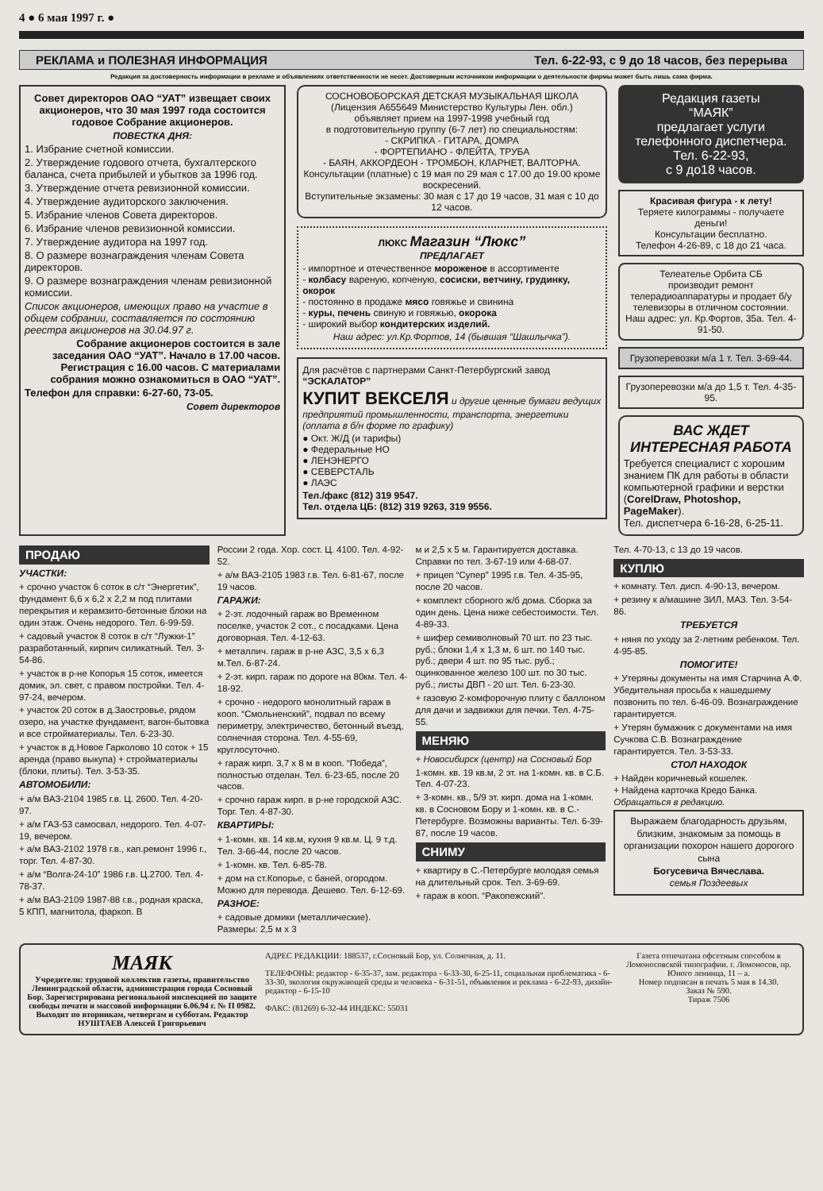4 ● 6 мая 1997 г. ●
РЕКЛАМА и ПОЛЕЗНАЯ ИНФОРМАЦИЯ Тел. 6-22-93, с 9 до 18 часов, без перерыва
Редакция за достоверность информации в рекламе и объявлениях ответственности не несет. Достоверным источником информации о деятельности фирмы может быть лишь сама фирма.
Совет директоров ОАО “УАТ” извещает своих акционеров, что 30 мая 1997 года состоится годовое Собрание акционеров.
ПОВЕСТКА ДНЯ:
1. Избрание счетной комиссии.
2. Утверждение годового отчета, бухгалтерского баланса, счета прибылей и убытков за 1996 год.
3. Утверждение отчета ревизионной комиссии.
4. Утверждение аудиторского заключения.
5. Избрание членов Совета директоров.
6. Избрание членов ревизионной комиссии.
7. Утверждение аудитора на 1997 год.
8. О размере вознаграждения членам Совета директоров.
9. О размере вознаграждения членам ревизионной комиссии.
Список акционеров, имеющих право на участие в общем собрании, составляется по состоянию реестра акционеров на 30.04.97 г.
Собрание акционеров состоится в зале заседания ОАО “УАТ”. Начало в 17.00 часов. Регистрация с 16.00 часов. С материалами собрания можно ознакомиться в ОАО “УАТ”.
Телефон для справки: 6-27-60, 73-05.
Совет директоров
СОСНОВОБОРСКАЯ ДЕТСКАЯ МУЗЫКАЛЬНАЯ ШКОЛА
(Лицензия А655649 Министерство Культуры Лен. обл.)
объявляет прием на 1997-1998 учебный год
в подготовительную группу (6-7 лет) по специальностям:
- СКРИПКА - ГИТАРА, ДОМРА
- ФОРТЕПИАНО - ФЛЕЙТА, ТРУБА
- БАЯН, АККОРДЕОН - ТРОМБОН, КЛАРНЕТ, ВАЛТОРНА.
Консультации (платные) с 19 мая по 29 мая с 17.00 до 19.00 кроме воскресений.
Вступительные экзамены: 30 мая с 17 до 19 часов, 31 мая с 10 до 12 часов.
ЛЮКС Магазин “Люкс”
ПРЕДЛАГАЕТ
- импортное и отечественное мороженое в ассортименте
- колбасу вареную, копченую, сосиски, ветчину, грудинку, окорок
- постоянно в продаже мясо говяжье и свинина
- куры, печень свиную и говяжью, окорока
- широкий выбор кондитерских изделий.
Наш адрес: ул.Кр.Фортов, 14 (бывшая “Шашлычка”).
Для расчётов с партнерами Санкт-Петербургский завод “ЭСКАЛАТОР”
КУПИТ ВЕКСЕЛЯ и другие ценные бумаги ведущих предприятий промышленности, транспорта, энергетики (оплата в б/н форме по графику)
● Окт. Ж/Д (и тарифы)
● Федеральные НО
● ЛЕНЭНЕРГО
● СЕВЕРСТАЛЬ
● ЛАЭС
Тел./факс (812) 319 9547.
Тел. отдела ЦБ: (812) 319 9263, 319 9556.
Редакция газеты
“МАЯК”
предлагает услуги телефонного диспетчера.
Тел. 6-22-93,
с 9 до18 часов.
Красивая фигура - к лету!
Теряете килограммы - получаете деньги!
Консультации бесплатно.
Телефон 4-26-89, с 18 до 21 часа.
Телеателье Орбита СБ
производит ремонт телерадиоаппаратуры и продает б/у телевизоры в отличном состоянии.
Наш адрес: ул. Кр.Фортов, 35а. Тел. 4-91-50.
Грузоперевозки м/а 1 т. Тел. 3-69-44.
Грузоперевозки м/а до 1,5 т. Тел. 4-35-95.
ВАС ЖДЕТ
ИНТЕРЕСНАЯ РАБОТА
Требуется специалист с хорошим знанием ПК для работы в области компьютерной графики и верстки (CorelDraw, Photoshop, PageMaker).
Тел. диспетчера 6-16-28, 6-25-11.
ПРОДАЮ
УЧАСТКИ:
+ срочно участок 6 соток в с/т “Энергетик”, фундамент 6,6 х 6,2 х 2,2 м под плитами перекрытия и керамзито-бетонные блоки на один этаж. Очень недорого. Тел. 6-99-59.
+ садовый участок 8 соток в с/т “Лужки-1” разработанный, кирпич силикатный. Тел. 3-54-86.
+ участок в р-не Копорья 15 соток, имеется домик, эл. свет, с правом постройки. Тел. 4-97-24, вечером.
+ участок 20 соток в д.Заостровье, рядом озеро, на участке фундамент, вагон-бытовка и все стройматериалы. Тел. 6-23-30.
+ участок в д.Новое Гарколово 10 соток + 15 аренда (право выкупа) + стройматериалы (блоки, плиты). Тел. 3-53-35.
АВТОМОБИЛИ:
+ а/м ВАЗ-2104 1985 г.в. Ц. 2600. Тел. 4-20-97.
+ а/м ГАЗ-53 самосвал, недорого. Тел. 4-07-19, вечером.
+ а/м ВАЗ-2102 1978 г.в., кап.ремонт 1996 г., торг. Тел. 4-87-30.
+ а/м “Волга-24-10” 1986 г.в. Ц.2700. Тел. 4-78-37.
+ а/м ВАЗ-2109 1987-88 г.в., родная краска, 5 КПП, магнитола, фаркоп. В
России 2 года. Хор. сост. Ц. 4100. Тел. 4-92-52.
+ а/м ВАЗ-2105 1983 г.в. Тел. 6-81-67, после 19 часов.
ГАРАЖИ:
+ 2-эт. лодочный гараж во Временном поселке, участок 2 сот., с посадками. Цена договорная. Тел. 4-12-63.
+ металлич. гараж в р-не АЗС, 3,5 х 6,3 м.Тел. 6-87-24.
+ 2-эт. кирп. гараж по дороге на 80км. Тел. 4-18-92.
+ срочно - недорого монолитный гараж в кооп. “Смольненский”, подвал по всему периметру, электричество, бетонный въезд, солнечная сторона. Тел. 4-55-69, круглосуточно.
+ гараж кирп. 3,7 х 8 м в кооп. “Победа”, полностью отделан. Тел. 6-23-65, после 20 часов.
+ срочно гараж кирп. в р-не городской АЗС. Торг. Тел. 4-87-30.
КВАРТИРЫ:
+ 1-комн. кв. 14 кв.м, кухня 9 кв.м. Ц. 9 т.д. Тел. 3-66-44, после 20 часов.
+ 1-комн. кв. Тел. 6-85-78.
+ дом на ст.Копорье, с баней, огородом. Можно для перевода. Дешево. Тел. 6-12-69.
РАЗНОЕ:
+ садовые домики (металлические). Размеры: 2,5 м х 3
м и 2,5 х 5 м. Гарантируется доставка. Справки по тел. 3-67-19 или 4-68-07.
+ прицеп “Супер” 1995 г.в. Тел. 4-35-95, после 20 часов.
+ комплект сборного ж/б дома. Сборка за один день. Цена ниже себестоимости. Тел. 4-89-33.
+ шифер семиволновый 70 шт. по 23 тыс. руб.; блоки 1,4 х 1,3 м, 6 шт. по 140 тыс. руб.; двери 4 шт. по 95 тыс. руб.; оцинкованное железо 100 шт. по 30 тыс. руб.; листы ДВП - 20 шт. Тел. 6-23-30.
+ газовую 2-комфорочную плиту с баллоном для дачи и задвижки для печки. Тел. 4-75-55.
МЕНЯЮ
+ Новосибирск (центр) на Сосновый Бор
1-комн. кв. 19 кв.м, 2 эт. на 1-комн. кв. в С.Б. Тел. 4-07-23.
+ 3-комн. кв., 5/9 эт. кирп. дома на 1-комн. кв. в Сосновом Бору и 1-комн. кв. в С.-Петербурге. Возможны варианты. Тел. 6-39-87, после 19 часов.
СНИМУ
+ квартиру в С.-Петербурге молодая семья на длительный срок. Тел. 3-69-69.
+ гараж в кооп. “Ракопежский”.
Тел. 4-70-13, с 13 до 19 часов.
КУПЛЮ
+ комнату. Тел. дисп. 4-90-13, вечером.
+ резину к а/машине ЗИЛ, МАЗ. Тел. 3-54-86.
ТРЕБУЕТСЯ
+ няня по уходу за 2-летним ребенком. Тел. 4-95-85.
ПОМОГИТЕ!
+ Утеряны документы на имя Старчина А.Ф. Убедительная просьба к нашедшему позвонить по тел. 6-46-09. Вознаграждение гарантируется.
+ Утерян бумажник с документами на имя Сучкова С.В. Вознаграждение гарантируется. Тел. 3-53-33.
СТОЛ НАХОДОК
+ Найден коричневый кошелек.
+ Найдена карточка Кредо Банка.
Обращаться в редакцию.
Выражаем благодарность друзьям, близким, знакомым за помощь в организации похорон нашего дорогого сына
Богусевича Вячеслава.
семья Поздеевых
МАЯК
Учредители: трудовой коллектив газеты, правительство Ленинградской области, администрация города Сосновый Бор. Зарегистрирована региональной инспекцией по защите свободы печати и массовой информации 6.06.94 г. № П 0982. Выходит по вторникам, четвергам и субботам. Редактор НУШТАЕВ Алексей Григорьевич
АДРЕС РЕДАКЦИИ: 188537, г.Сосновый Бор, ул. Солнечная, д. 11.
ТЕЛЕФОНЫ: редактор - 6-35-37, зам. редактора - 6-33-30, 6-25-11, социальная проблематика - 6-33-30, экология окружающей среды и человека - 6-31-51, объявления и реклама - 6-22-93, дизайн-редактор - 6-15-10
ФАКС: (81269) 6-32-44 ИНДЕКС: 55031
Газета отпечатана офсетным способом в Ломоносовской типографии. г. Ломоносов, пр. Юного ленинца, 11 – а.
Номер подписан в печать 5 мая в 14.30.
Заказ № 590.
Тираж 7506